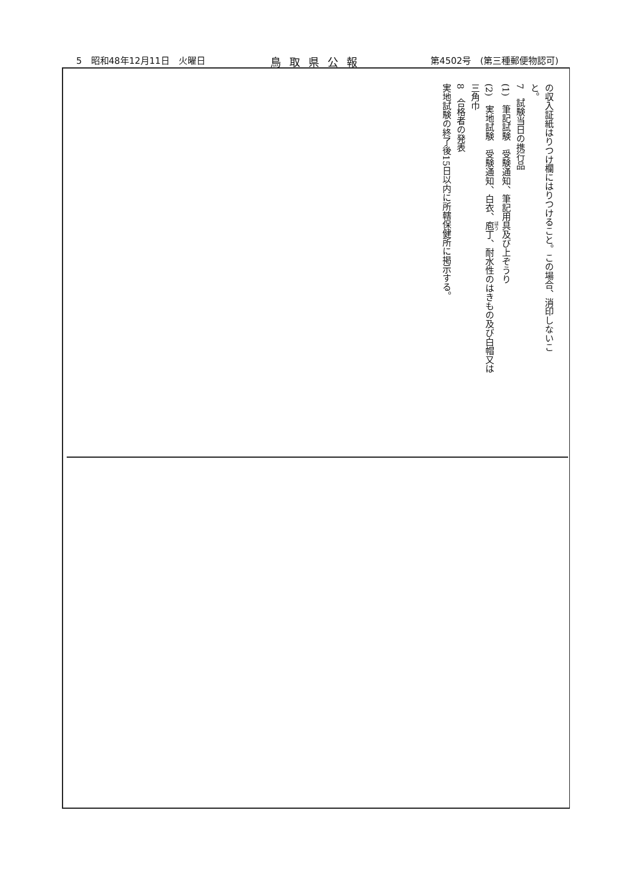5　昭和48年12月11日　火曜日 鳥取県公報 第4502号　(第三種郵便物認可)
の収入証紙はりつけ欄にはりつけること。この場合、消印しないこ
と。
7　試験当日の携行品
(1)　筆記試験　受験通知、筆記用具及び上ぞうり
(2)　実地試験　受験通知、白衣、庖丁、耐水性のはきもの及び白帽又は
三角巾
8　合格者の発表
実地試験の終了後15日以内に所轄保健所に掲示する。